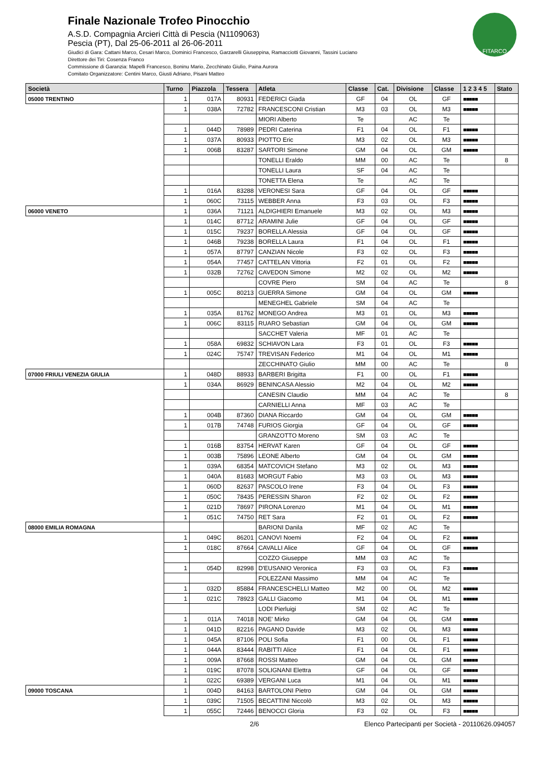Finale Nazionale Trofeo Pinocchio
A.S.D. Compagnia Arcieri Città di Pescia (N1109063)
Pescia (PT), Dal 25-06-2011 al 26-06-2011
Giudici di Gara: Cattani Marco, Cesari Marco, Dominici Francesco, Garzarelli Giuseppina, Ramacciotti Giovanni, Tassini Luciano
Direttore dei Tiri: Cosenza Franco
Commissione di Garanzia: Mapelli Francesco, Boninu Mario, Zecchinato Giulio, Paina Aurora
Comitato Organizzatore: Centini Marco, Giusti Adriano, Pisani Matteo
FITARCO
| Società | Turno | Piazzola | Tessera | Atleta | Classe | Cat. | Divisione | Classe | 1 2 3 4 5 | Stato |
| --- | --- | --- | --- | --- | --- | --- | --- | --- | --- | --- |
| 05000 TRENTINO | 1 | 017A | 80931 | FEDERICI Giada | GF | 04 | OL | GF | ■■■■■ | |
| | 1 | 038A | 72782 | FRANCESCONI Cristian | M3 | 03 | OL | M3 | ■■■■■ | |
| | | | | MIORI Alberto | Te | | AC | Te | | |
| | 1 | 044D | 78989 | PEDRI Caterina | F1 | 04 | OL | F1 | ■■■■■ | |
| | 1 | 037A | 80933 | PIOTTO Eric | M3 | 02 | OL | M3 | ■■■■■ | |
| | 1 | 006B | 83287 | SARTORI Simone | GM | 04 | OL | GM | ■■■■■ | |
| | | | | TONELLI Eraldo | MM | 00 | AC | Te | | 8 |
| | | | | TONELLI Laura | SF | 04 | AC | Te | | |
| | | | | TONETTA Elena | Te | | AC | Te | | |
| | 1 | 016A | 83288 | VERONESI Sara | GF | 04 | OL | GF | ■■■■■ | |
| | 1 | 060C | 73115 | WEBBER Anna | F3 | 03 | OL | F3 | ■■■■■ | |
| 06000 VENETO | 1 | 036A | 71121 | ALDIGHIERI Emanuele | M3 | 02 | OL | M3 | ■■■■■ | |
| | 1 | 014C | 87712 | ARAMINI Julie | GF | 04 | OL | GF | ■■■■■ | |
| | 1 | 015C | 79237 | BORELLA Alessia | GF | 04 | OL | GF | ■■■■■ | |
| | 1 | 046B | 79238 | BORELLA Laura | F1 | 04 | OL | F1 | ■■■■■ | |
| | 1 | 057A | 87797 | CANZIAN Nicole | F3 | 02 | OL | F3 | ■■■■■ | |
| | 1 | 054A | 77457 | CATTELAN Vittoria | F2 | 01 | OL | F2 | ■■■■■ | |
| | 1 | 032B | 72762 | CAVEDON Simone | M2 | 02 | OL | M2 | ■■■■■ | |
| | | | | COVRE Piero | SM | 04 | AC | Te | | 8 |
| | 1 | 005C | 80213 | GUERRA Simone | GM | 04 | OL | GM | ■■■■■ | |
| | | | | MENEGHEL Gabriele | SM | 04 | AC | Te | | |
| | 1 | 035A | 81762 | MONEGO Andrea | M3 | 01 | OL | M3 | ■■■■■ | |
| | 1 | 006C | 83115 | RUARO Sebastian | GM | 04 | OL | GM | ■■■■■ | |
| | | | | SACCHET Valeria | MF | 01 | AC | Te | | |
| | 1 | 058A | 69832 | SCHIAVON Lara | F3 | 01 | OL | F3 | ■■■■■ | |
| | 1 | 024C | 75747 | TREVISAN Federico | M1 | 04 | OL | M1 | ■■■■■ | |
| | | | | ZECCHINATO Giulio | MM | 00 | AC | Te | | 8 |
| 07000 FRIULI VENEZIA GIULIA | 1 | 048D | 88933 | BARBERI Brigitta | F1 | 00 | OL | F1 | ■■■■■ | |
| | 1 | 034A | 86929 | BENINCASA Alessio | M2 | 04 | OL | M2 | ■■■■■ | |
| | | | | CANESIN Claudio | MM | 04 | AC | Te | | 8 |
| | | | | CARNIELLI Anna | MF | 03 | AC | Te | | |
| | 1 | 004B | 87360 | DIANA Riccardo | GM | 04 | OL | GM | ■■■■■ | |
| | 1 | 017B | 74748 | FURIOS Giorgia | GF | 04 | OL | GF | ■■■■■ | |
| | | | | GRANZOTTO Moreno | SM | 03 | AC | Te | | |
| | 1 | 016B | 83754 | HERVAT Karen | GF | 04 | OL | GF | ■■■■■ | |
| | 1 | 003B | 75896 | LEONE Alberto | GM | 04 | OL | GM | ■■■■■ | |
| | 1 | 039A | 68354 | MATCOVICH Stefano | M3 | 02 | OL | M3 | ■■■■■ | |
| | 1 | 040A | 81683 | MORGUT Fabio | M3 | 03 | OL | M3 | ■■■■■ | |
| | 1 | 060D | 82637 | PASCOLO Irene | F3 | 04 | OL | F3 | ■■■■■ | |
| | 1 | 050C | 78435 | PERESSIN Sharon | F2 | 02 | OL | F2 | ■■■■■ | |
| | 1 | 021D | 78697 | PIRONA Lorenzo | M1 | 04 | OL | M1 | ■■■■■ | |
| | 1 | 051C | 74750 | RET Sara | F2 | 01 | OL | F2 | ■■■■■ | |
| 08000 EMILIA ROMAGNA | | | | BARIONI Danila | MF | 02 | AC | Te | | |
| | 1 | 049C | 86201 | CANOVI Noemi | F2 | 04 | OL | F2 | ■■■■■ | |
| | 1 | 018C | 87664 | CAVALLI Alice | GF | 04 | OL | GF | ■■■■■ | |
| | | | | COZZO Giuseppe | MM | 03 | AC | Te | | |
| | 1 | 054D | 82998 | D'EUSANIO Veronica | F3 | 03 | OL | F3 | ■■■■■ | |
| | | | | FOLEZZANI Massimo | MM | 04 | AC | Te | | |
| | 1 | 032D | 85884 | FRANCESCHELLI Matteo | M2 | 00 | OL | M2 | ■■■■■ | |
| | 1 | 021C | 78923 | GALLI Giacomo | M1 | 04 | OL | M1 | ■■■■■ | |
| | | | | LODI Pierluigi | SM | 02 | AC | Te | | |
| | 1 | 011A | 74018 | NOE' Mirko | GM | 04 | OL | GM | ■■■■■ | |
| | 1 | 041D | 82216 | PAGANO Davide | M3 | 02 | OL | M3 | ■■■■■ | |
| | 1 | 045A | 87106 | POLI Sofia | F1 | 00 | OL | F1 | ■■■■■ | |
| | 1 | 044A | 83444 | RABITTI Alice | F1 | 04 | OL | F1 | ■■■■■ | |
| | 1 | 009A | 87668 | ROSSI Matteo | GM | 04 | OL | GM | ■■■■■ | |
| | 1 | 019C | 87078 | SOLIGNANI Elettra | GF | 04 | OL | GF | ■■■■■ | |
| | 1 | 022C | 69389 | VERGANI Luca | M1 | 04 | OL | M1 | ■■■■■ | |
| 09000 TOSCANA | 1 | 004D | 84163 | BARTOLONI Pietro | GM | 04 | OL | GM | ■■■■■ | |
| | 1 | 039C | 71505 | BECATTINI Niccolò | M3 | 02 | OL | M3 | ■■■■■ | |
| | 1 | 055C | 72446 | BENOCCI Gloria | F3 | 02 | OL | F3 | ■■■■■ | |
2/6 Elenco Partecipanti per Società - 20110626.094057